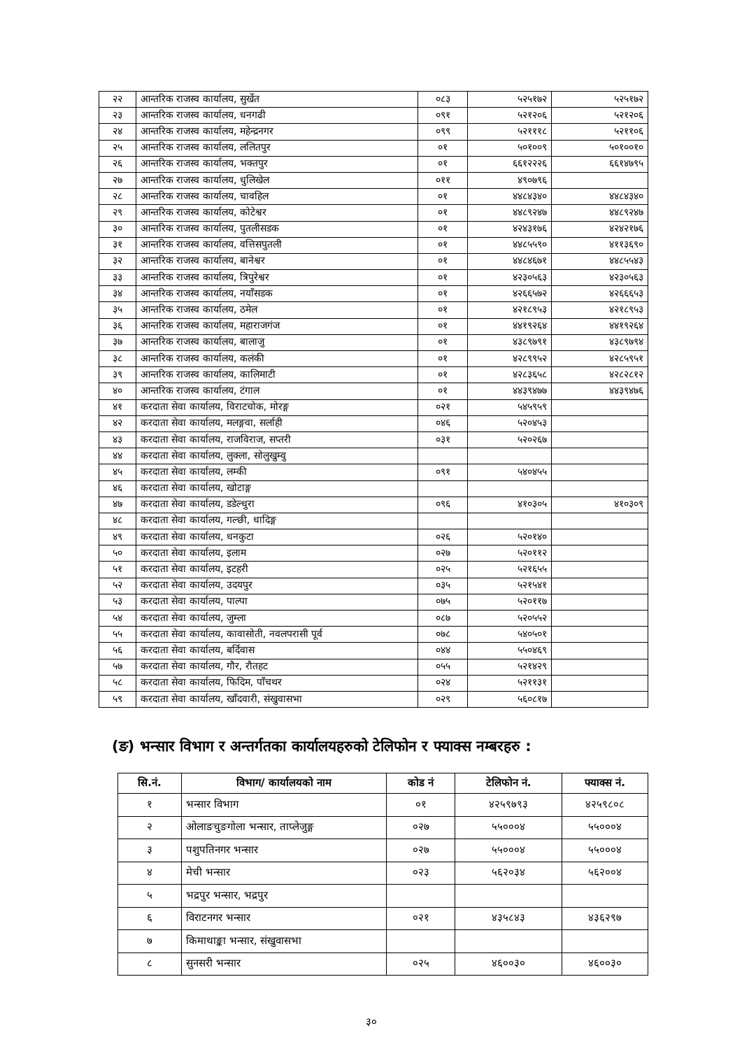| २२ | आन्तरिक राजस्व कार्यालय, सुर्खेत | ०८३ | ५२५१७२ | ५२५१७२ |
| २३ | आन्तरिक राजस्व कार्यालय, धनगढी | ०९१ | ५२१२०६ | ५२१२०६ |
| २४ | आन्तरिक राजस्व कार्यालय, महेन्द्रनगर | ०९९ | ५२१११८ | ५२११०६ |
| २५ | आन्तरिक राजस्व कार्यालय, ललितपुर | ०१ | ५०१००९ | ५०१००१० |
| २६ | आन्तरिक राजस्व कार्यालय, भक्तपुर | ०१ | ६६१२२२६ | ६६१४७९५ |
| २७ | आन्तरिक राजस्व कार्यालय, धुलिखेल | ०११ | ४९०७९६ | |
| २८ | आन्तरिक राजस्व कार्यालय, चावहिल | ०१ | ४४८४३४० | ४४८४३४० |
| २९ | आन्तरिक राजस्व कार्यालय, कोटेश्वर | ०१ | ४४८९२४७ | ४४८९२४७ |
| ३० | आन्तरिक राजस्व कार्यालय, पुतलीसडक | ०१ | ४२४३१७६ | ४२४२१७६ |
| ३१ | आन्तरिक राजस्व कार्यालय, वत्तिसपुतली | ०१ | ४४८५५९० | ४११३६९० |
| ३२ | आन्तरिक राजस्व कार्यालय, बानेश्वर | ०१ | ४४८४६७१ | ४४८५५४३ |
| ३३ | आन्तरिक राजस्व कार्यालय, त्रिपुरेश्वर | ०१ | ४२३०५६३ | ४२३०५६३ |
| ३४ | आन्तरिक राजस्व कार्यालय, नयाँसडक | ०१ | ४२६६५७२ | ४२६६६५३ |
| ३५ | आन्तरिक राजस्व कार्यालय, ठमेल | ०१ | ४२१८९५३ | ४२१८९५३ |
| ३६ | आन्तरिक राजस्व कार्यालय, महाराजगंज | ०१ | ४४१९२६४ | ४४१९२६४ |
| ३७ | आन्तरिक राजस्व कार्यालय, बालाजु | ०१ | ४३८९७९१ | ४३८९७९४ |
| ३८ | आन्तरिक राजस्व कार्यालय, कलंकी | ०१ | ४२८९९५२ | ४२८५९५१ |
| ३९ | आन्तरिक राजस्व कार्यालय, कालिमाटी | ०१ | ४२८३६५८ | ४२८२८१२ |
| ४० | आन्तरिक राजस्व कार्यालय, टंगाल | ०१ | ४४३९४७७ | ४४३९४७६ |
| ४१ | करदाता सेवा कार्यालय, विराटचोक, मोरङ्ग | ०२१ | ५४५९५९ | |
| ४२ | करदाता सेवा कार्यालय, मलङ्गवा, सर्लाही | ०४६ | ५२०४५३ | |
| ४३ | करदाता सेवा कार्यालय, राजविराज, सप्तरी | ०३१ | ५२०२६७ | |
| ४४ | करदाता सेवा कार्यालय, लुक्ला, सोलुखुम्वु | | | |
| ४५ | करदाता सेवा कार्यालय, लम्की | ०९१ | ५४०४५५ | |
| ४६ | करदाता सेवा कार्यालय, खोटाङ्ग | | | |
| ४७ | करदाता सेवा कार्यालय, डडेल्धुरा | ०९६ | ४१०३०५ | ४१०३०९ |
| ४८ | करदाता सेवा कार्यालय, गल्छी, धादिङ्ग | | | |
| ४९ | करदाता सेवा कार्यालय, धनकुटा | ०२६ | ५२०१४० | |
| ५० | करदाता सेवा कार्यालय, इलाम | ०२७ | ५२०११२ | |
| ५१ | करदाता सेवा कार्यालय, इटहरी | ०२५ | ५२१६५५ | |
| ५२ | करदाता सेवा कार्यालय, उदयपुर | ०३५ | ५२१५४१ | |
| ५३ | करदाता सेवा कार्यालय, पाल्पा | ०७५ | ५२०११७ | |
| ५४ | करदाता सेवा कार्यालय, जुम्ला | ०८७ | ५२०५५२ | |
| ५५ | करदाता सेवा कार्यालय, कावासोती, नवलपरासी पूर्व | ०७८ | ५४०५०१ | |
| ५६ | करदाता सेवा कार्यालय, बर्दिवास | ०४४ | ५५०४६९ | |
| ५७ | करदाता सेवा कार्यालय, गौर, रौतहट | ०५५ | ५२१४२९ | |
| ५८ | करदाता सेवा कार्यालय, फिदिम, पाँचथर | ०२४ | ५२११३१ | |
| ५९ | करदाता सेवा कार्यालय, खाँदवारी, संखुवासभा | ०२९ | ५६०८१७ | |
(ङ) भन्सार विभाग र अन्तर्गतका कार्यालयहरुको टेलिफोन र फ्याक्स नम्बरहरु :
| सि.नं. | विभाग/ कार्यालयको नाम | कोड नं | टेलिफोन नं. | फ्याक्स नं. |
| --- | --- | --- | --- | --- |
| १ | भन्सार विभाग | ०१ | ४२५९७९३ | ४२५९८०८ |
| २ | ओलाङचुङगोला भन्सार, ताप्लेजुङ्ग | ०२७ | ५५०००४ | ५५०००४ |
| ३ | पशुपतिनगर भन्सार | ०२७ | ५५०००४ | ५५०००४ |
| ४ | मेची भन्सार | ०२३ | ५६२०३४ | ५६२००४ |
| ५ | भद्रपुर भन्सार, भद्रपुर | | | |
| ६ | विराटनगर भन्सार | ०२१ | ४३५८४३ | ४३६२९७ |
| ७ | किमाथाङ्का भन्सार, संखुवासभा | | | |
| ८ | सुनसरी भन्सार | ०२५ | ४६००३० | ४६००३० |
३०